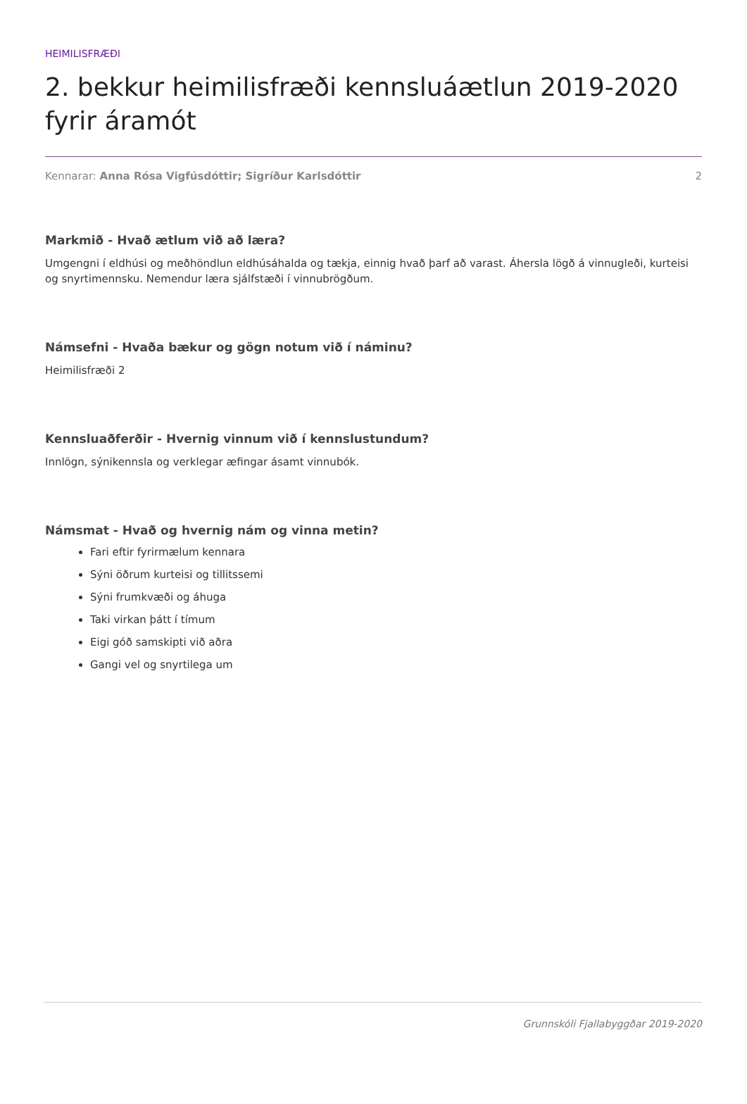HEIMILISFRÆÐI
2. bekkur heimilisfræði kennsluáætlun 2019-2020 fyrir áramót
Kennarar: Anna Rósa Vigfúsdóttir; Sigríður Karlsdóttir 2
Markmið - Hvað ætlum við að læra?
Umgengni í eldhúsi og meðhöndlun eldhúsáhalda og tækja, einnig hvað þarf að varast. Áhersla lögð á vinnugleði, kurteisi og snyrtimennsku. Nemendur læra sjálfstæði í vinnubrögðum.
Námsefni - Hvaða bækur og gögn notum við í náminu?
Heimilisfræði 2
Kennsluaðferðir - Hvernig vinnum við í kennslustundum?
Innlögn, sýnikennsla og verklegar æfingar ásamt vinnubók.
Námsmat - Hvað og hvernig nám og vinna metin?
Fari eftir fyrirmælum kennara
Sýni öðrum kurteisi og tillitssemi
Sýni frumkvæði og áhuga
Taki virkan þátt í tímum
Eigi góð samskipti við aðra
Gangi vel og snyrtilega um
Grunnskóli Fjallabyggðar 2019-2020